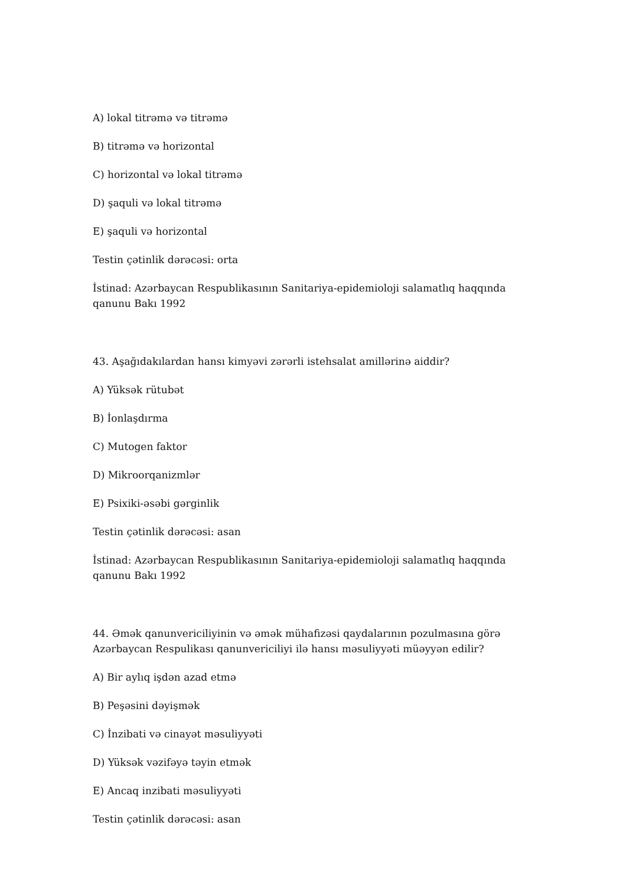A) lokal titrəmə və titrəmə
B) titrəmə və horizontal
C) horizontal və lokal titrəmə
D) şaquli və lokal titrəmə
E) şaquli və horizontal
Testin çətinlik dərəcəsi: orta
İstinad: Azərbaycan Respublikasının Sanitariya-epidemioloji salamatlıq haqqında qanunu Bakı 1992
43. Aşağıdakılardan hansı kimyəvi zərərli istehsalat amillərinə aiddir?
A) Yüksək rütubət
B) İonlaşdırma
C) Mutogen faktor
D) Mikroorqanizmlər
E) Psixiki-əsəbi gərginlik
Testin çətinlik dərəcəsi: asan
İstinad: Azərbaycan Respublikasının Sanitariya-epidemioloji salamatlıq haqqında qanunu Bakı 1992
44. Əmək qanunvericiliyinin və əmək mühafizəsi qaydalarının pozulmasına görə Azərbaycan Respulikası qanunvericiliyi ilə hansı məsuliyyəti müəyyən edilir?
A) Bir aylıq işdən azad etmə
B) Peşəsini dəyişmək
C) İnzibati və cinayət məsuliyyəti
D) Yüksək vəzifəyə təyin etmək
E) Ancaq inzibati məsuliyyəti
Testin çətinlik dərəcəsi: asan